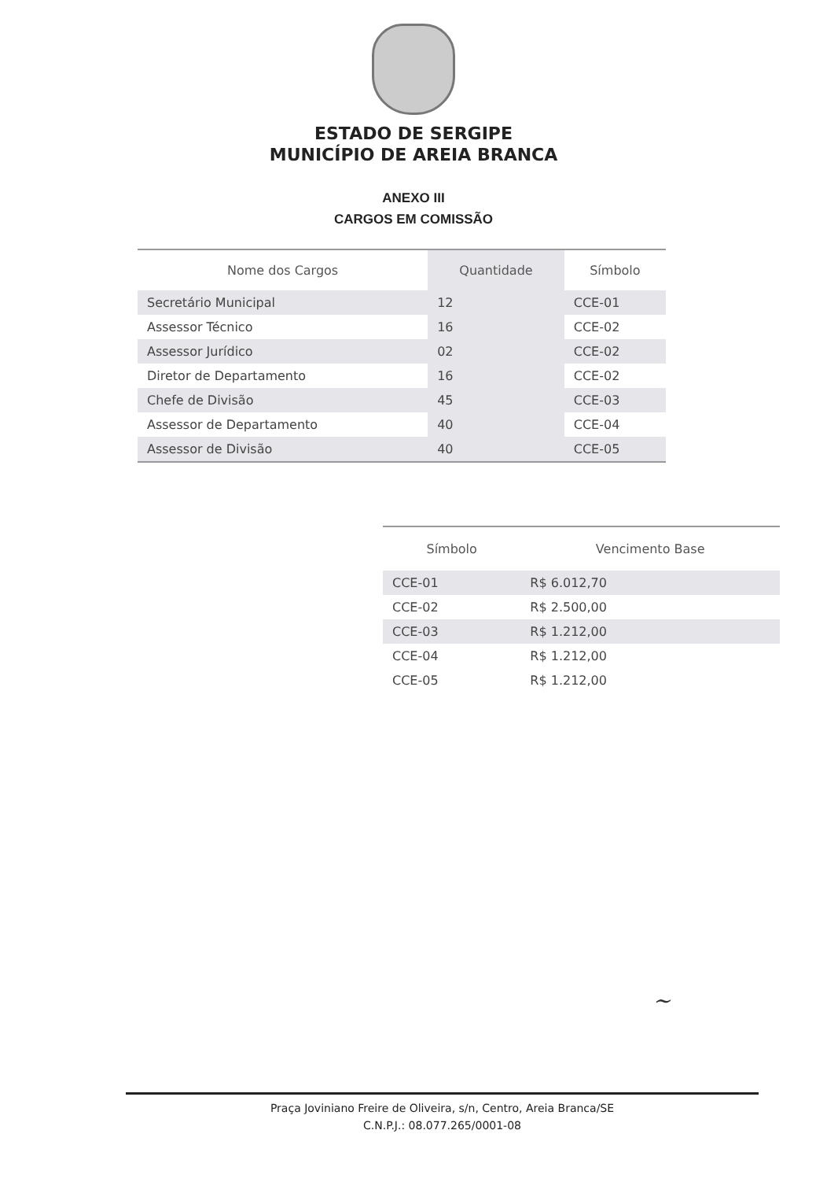ESTADO DE SERGIPE
MUNICÍPIO DE AREIA BRANCA
ANEXO III
CARGOS EM COMISSÃO
| Nome dos Cargos | Quantidade | Símbolo |
| --- | --- | --- |
| Secretário Municipal | 12 | CCE-01 |
| Assessor Técnico | 16 | CCE-02 |
| Assessor Jurídico | 02 | CCE-02 |
| Diretor de Departamento | 16 | CCE-02 |
| Chefe de Divisão | 45 | CCE-03 |
| Assessor de Departamento | 40 | CCE-04 |
| Assessor de Divisão | 40 | CCE-05 |
| Símbolo | Vencimento Base |
| --- | --- |
| CCE-01 | R$ 6.012,70 |
| CCE-02 | R$ 2.500,00 |
| CCE-03 | R$ 1.212,00 |
| CCE-04 | R$ 1.212,00 |
| CCE-05 | R$ 1.212,00 |
~
Praça Joviniano Freire de Oliveira, s/n, Centro, Areia Branca/SE
C.N.P.J.: 08.077.265/0001-08